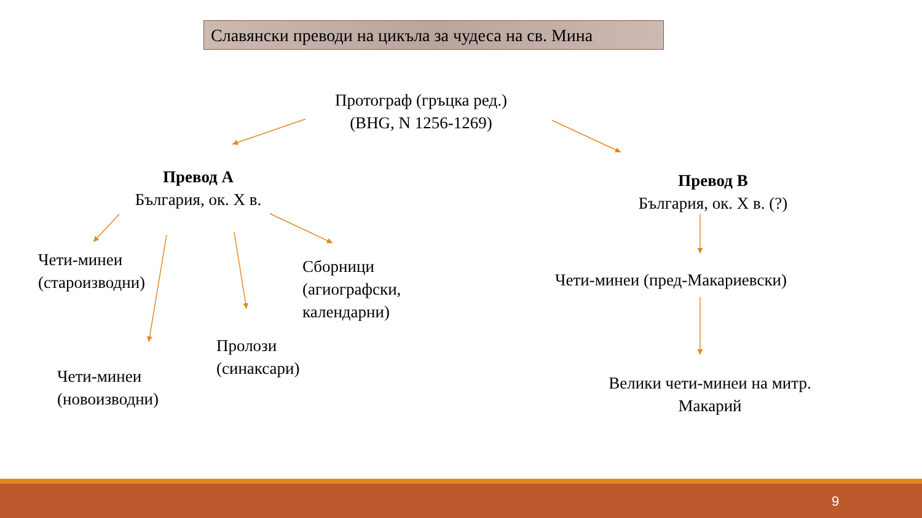Славянски преводи на цикъла за чудеса на св. Мина
Протограф (гръцка ред.)
(BHG, N 1256-1269)
Превод А
България, ок. X в.
Превод В
България, ок. X в. (?)
Чети-минеи
(староизводни)
Сборници
(агиографски,
календарни)
Чети-минеи (пред-Макариевски)
Пролози
(синаксари)
Чети-минеи
(новоизводни)
Велики чети-минеи на митр.
Макарий
9